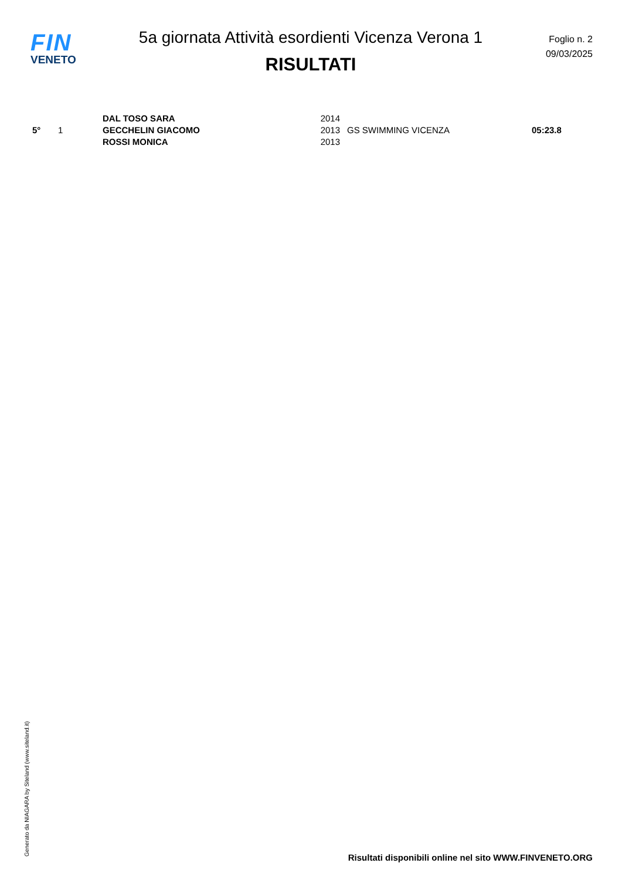FIN
VENETO
5a giornata Attività esordienti Vicenza Verona 1
RISULTATI
Foglio n. 2
09/03/2025
| 5° | 1 | DAL TOSO SARA | 2014 | GS SWIMMING VICENZA | 05:23.8 |
| | | GECCHELIN GIACOMO | 2013 | | |
| | | ROSSI MONICA | 2013 | | |
Generato da NIAGARA by Siteland (www.siteland.it)
Risultati disponibili online nel sito WWW.FINVENETO.ORG